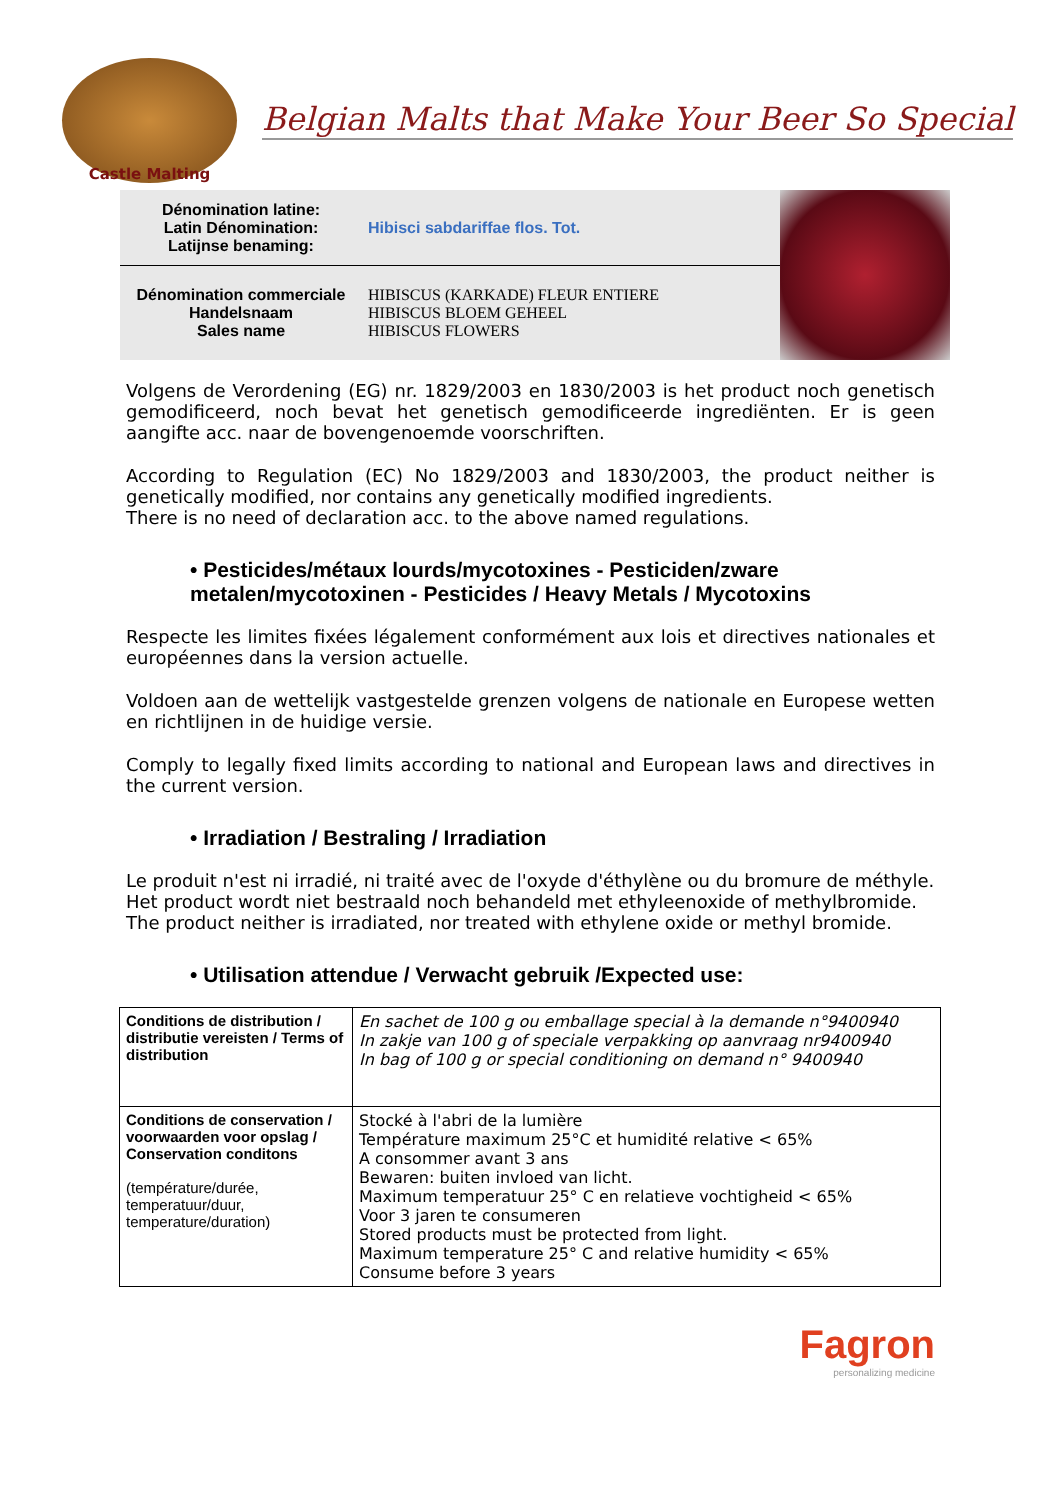Castle Malting
Belgian Malts that Make Your Beer So Special
| Dénomination latine: Latin Dénomination: Latijnse benaming: | Hibisci sabdariffae flos. Tot. |
| Dénomination commerciale Handelsnaam Sales name | HIBISCUS (KARKADE) FLEUR ENTIERE HIBISCUS BLOEM GEHEEL HIBISCUS FLOWERS |
Volgens de Verordening (EG) nr. 1829/2003 en 1830/2003 is het product noch genetisch gemodificeerd, noch bevat het genetisch gemodificeerde ingrediënten. Er is geen aangifte acc. naar de bovengenoemde voorschriften.
According to Regulation (EC) No 1829/2003 and 1830/2003, the product neither is genetically modified, nor contains any genetically modified ingredients.
There is no need of declaration acc. to the above named regulations.
• Pesticides/métaux lourds/mycotoxines - Pesticiden/zware metalen/mycotoxinen - Pesticides / Heavy Metals / Mycotoxins
Respecte les limites fixées légalement conformément aux lois et directives nationales et européennes dans la version actuelle.
Voldoen aan de wettelijk vastgestelde grenzen volgens de nationale en Europese wetten en richtlijnen in de huidige versie.
Comply to legally fixed limits according to national and European laws and directives in the current version.
• Irradiation / Bestraling / Irradiation
Le produit n'est ni irradié, ni traité avec de l'oxyde d'éthylène ou du bromure de méthyle.
Het product wordt niet bestraald noch behandeld met ethyleenoxide of methylbromide.
The product neither is irradiated, nor treated with ethylene oxide or methyl bromide.
• Utilisation attendue / Verwacht gebruik /Expected use:
| Conditions de distribution / distributie vereisten / Terms of distribution | En sachet de 100 g ou emballage special à la demande n°9400940 In zakje van 100 g of speciale verpakking op aanvraag nr9400940 In bag of 100 g or special conditioning on demand n° 9400940 |
| Conditions de conservation / voorwaarden voor opslag / Conservation conditons (température/durée, temperatuur/duur, temperature/duration) | Stocké à l'abri de la lumière Température maximum 25°C et humidité relative < 65% A consommer avant 3 ans Bewaren: buiten invloed van licht. Maximum temperatuur 25° C en relatieve vochtigheid < 65% Voor 3 jaren te consumeren Stored products must be protected from light. Maximum temperature 25° C and relative humidity < 65% Consume before 3 years |
Fagron
personalizing medicine